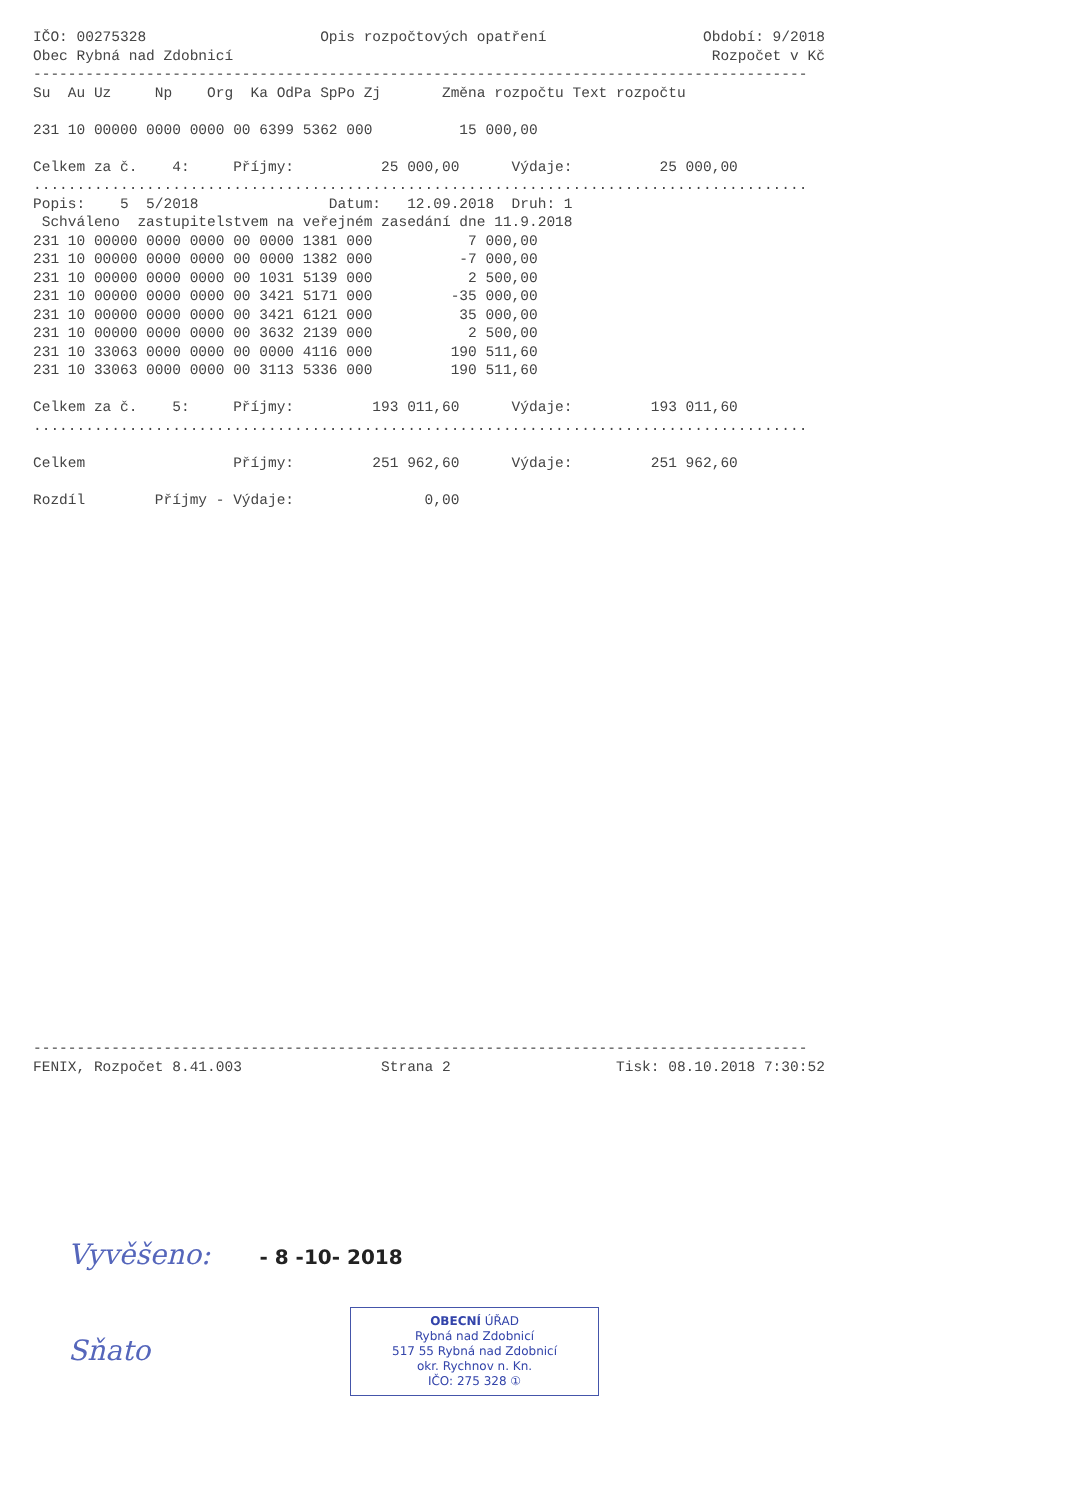IČO: 00275328                    Opis rozpočtových opatření                  Období: 9/2018
Obec Rybná nad Zdobnicí                                                       Rozpočet v Kč
-----------------------------------------------------------------------------------------
Su  Au Uz     Np    Org  Ka OdPa SpPo Zj       Změna rozpočtu Text rozpočtu

231 10 00000 0000 0000 00 6399 5362 000          15 000,00

Celkem za č.    4:     Příjmy:          25 000,00      Výdaje:          25 000,00
.........................................................................................
Popis:    5  5/2018               Datum:   12.09.2018  Druh: 1
 Schváleno  zastupitelstvem na veřejném zasedání dne 11.9.2018
231 10 00000 0000 0000 00 0000 1381 000           7 000,00
231 10 00000 0000 0000 00 0000 1382 000          -7 000,00
231 10 00000 0000 0000 00 1031 5139 000           2 500,00
231 10 00000 0000 0000 00 3421 5171 000         -35 000,00
231 10 00000 0000 0000 00 3421 6121 000          35 000,00
231 10 00000 0000 0000 00 3632 2139 000           2 500,00
231 10 33063 0000 0000 00 0000 4116 000         190 511,60
231 10 33063 0000 0000 00 3113 5336 000         190 511,60

Celkem za č.    5:     Příjmy:         193 011,60      Výdaje:         193 011,60
.........................................................................................

Celkem                 Příjmy:         251 962,60      Výdaje:         251 962,60

Rozdíl        Příjmy - Výdaje:               0,00
-----------------------------------------------------------------------------------------
FENIX, Rozpočet 8.41.003                Strana 2                   Tisk: 08.10.2018 7:30:52
Vyvěšeno: - 8 -10- 2018
Sňato
OBECNÍ ÚŘAD
Rybná nad Zdobnicí
517 55 Rybná nad Zdobnicí
okr. Rychnov n. Kn.
IČO: 275 328 ①